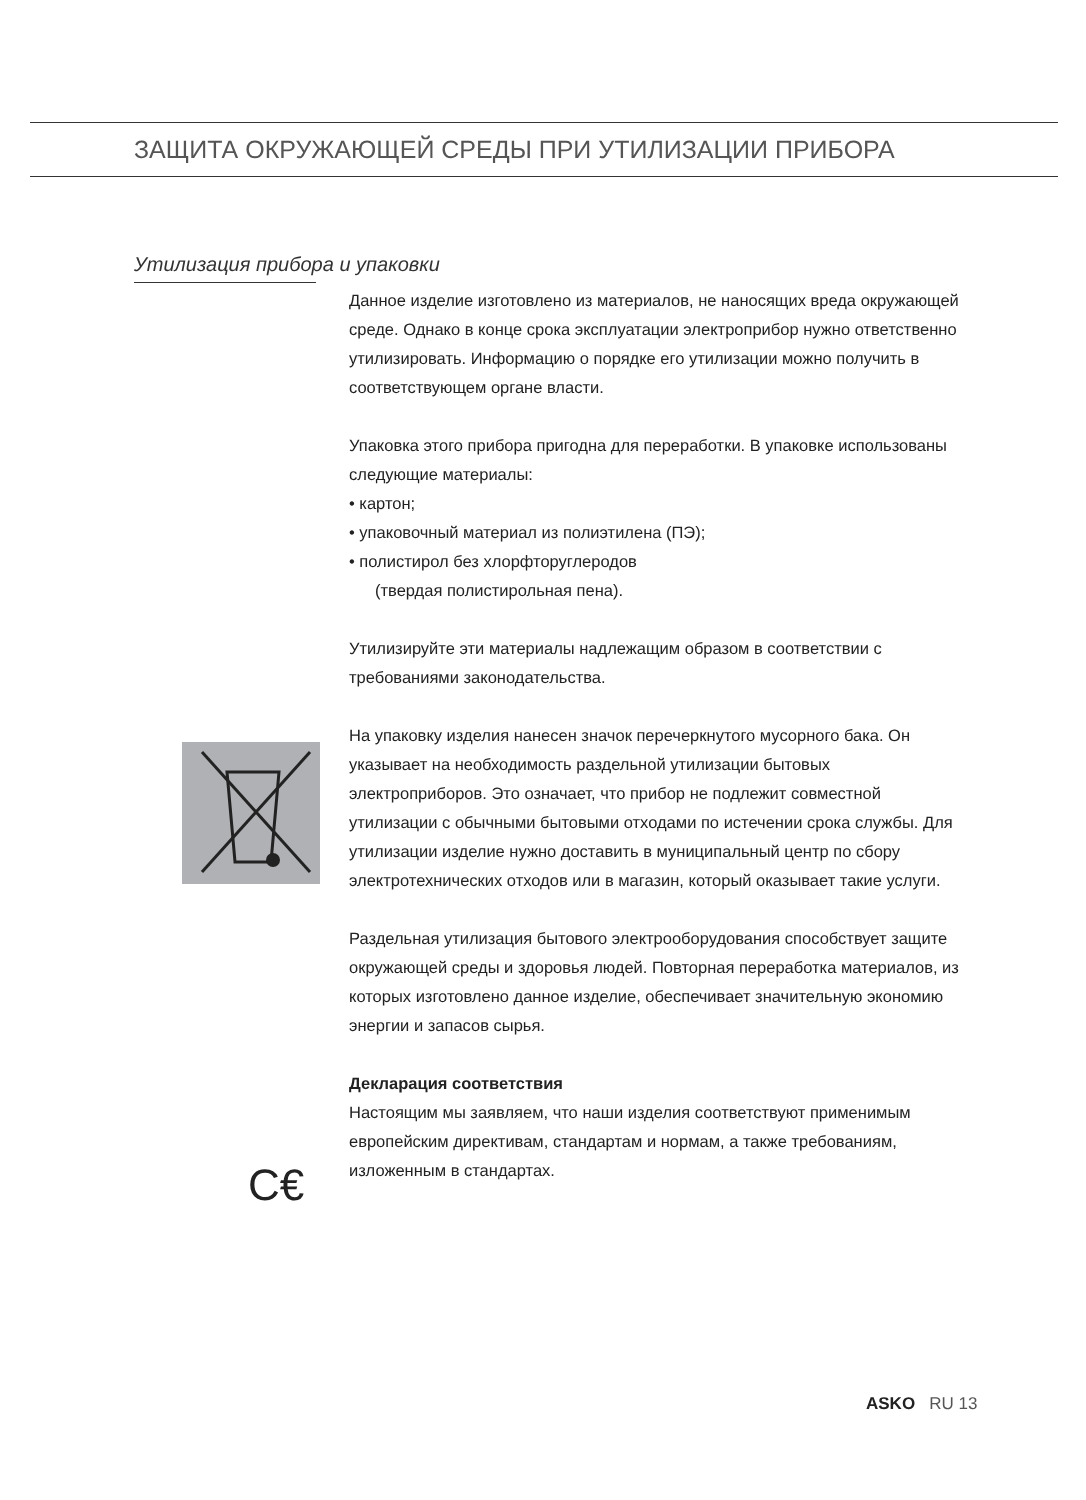ЗАЩИТА ОКРУЖАЮЩЕЙ СРЕДЫ ПРИ УТИЛИЗАЦИИ ПРИБОРА
Утилизация прибора и упаковки
C€
Данное изделие изготовлено из материалов, не наносящих вреда окружающей среде. Однако в конце срока эксплуатации электроприбор нужно ответственно утилизировать. Информацию о порядке его утилизации можно получить в соответствующем органе власти.
Упаковка этого прибора пригодна для переработки. В упаковке использованы следующие материалы:
• картон;
• упаковочный материал из полиэтилена (ПЭ);
• полистирол без хлорфторуглеродов
(твердая полистирольная пена).
Утилизируйте эти материалы надлежащим образом в соответствии с требованиями законодательства.
На упаковку изделия нанесен значок перечеркнутого мусорного бака. Он указывает на необходимость раздельной утилизации бытовых электроприборов. Это означает, что прибор не подлежит совместной утилизации с обычными бытовыми отходами по истечении срока службы. Для утилизации изделие нужно доставить в муниципальный центр по сбору электротехнических отходов или в магазин, который оказывает такие услуги.
Раздельная утилизация бытового электрооборудования способствует защите окружающей среды и здоровья людей. Повторная переработка материалов, из которых изготовлено данное изделие, обеспечивает значительную экономию энергии и запасов сырья.
Декларация соответствия
Настоящим мы заявляем, что наши изделия соответствуют применимым европейским директивам, стандартам и нормам, а также требованиям, изложенным в стандартах.
ASKO RU 13